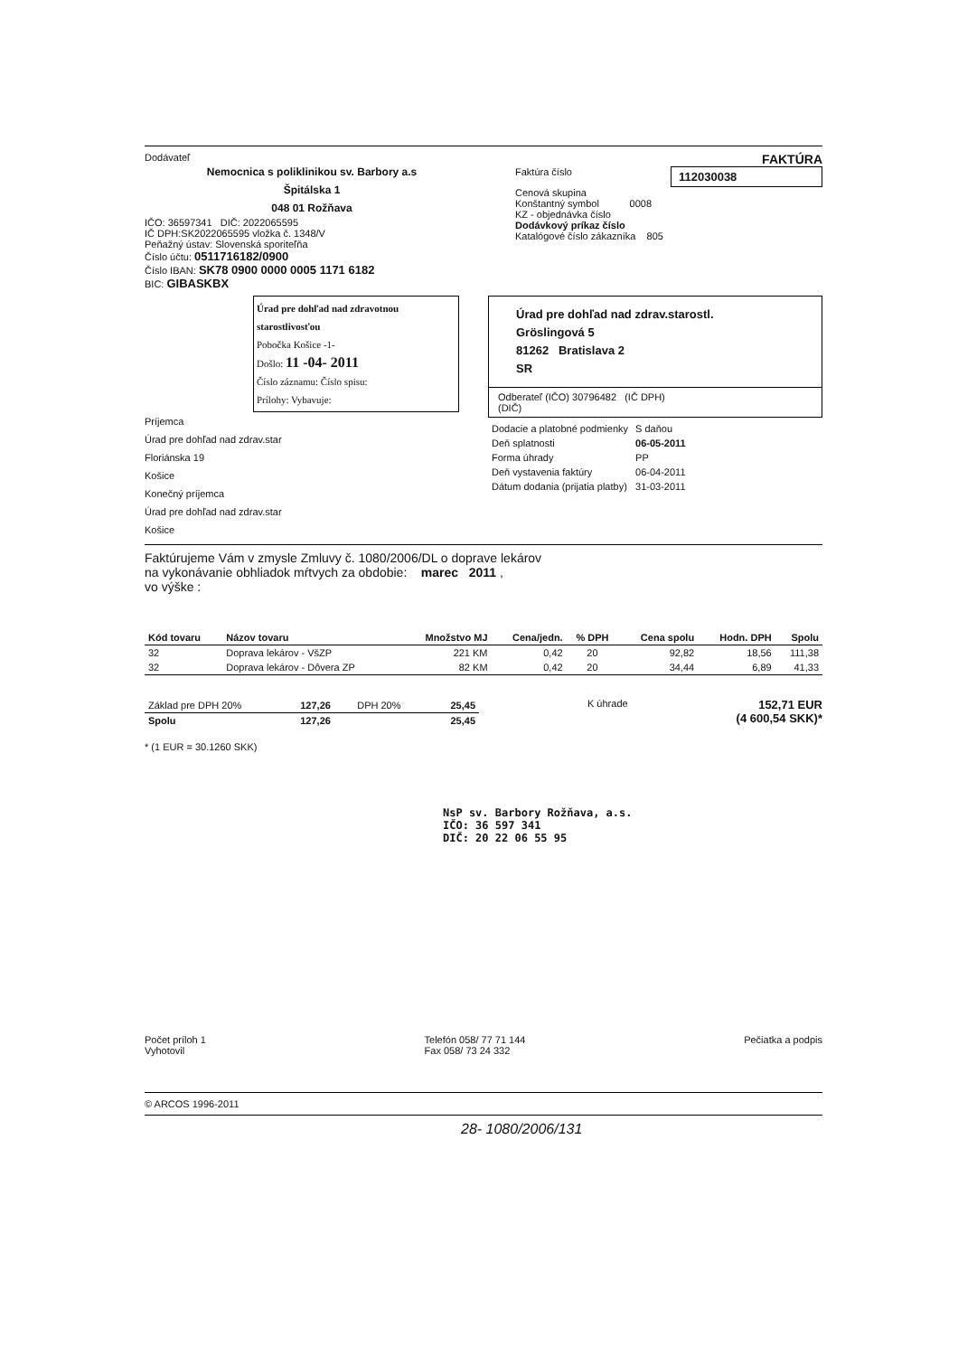Dodávateľ
Nemocnica s poliklinikou sv. Barbory a.s
Špitálska 1
048 01 Rožňava
IČO: 36597341 DIČ: 2022065595
IČ DPH:SK2022065595 vložka č. 1348/V
Peňažný ústav: Slovenská sporiteľňa
Číslo účtu: 0511716182/0900
Číslo IBAN: SK78 0900 0000 0005 1171 6182
BIC: GIBASKBX
FAKTÚRA
Faktúra číslo 112030038
Cenová skupina
Konštantný symbol 0008
KZ - objednávka číslo
Dodávkový príkaz číslo
Katalógové číslo zákazníka 805
Úrad pre dohľad nad zdravotnou starostlivosťou
Pobočka Košice -1-
Došlo: 11 -04- 2011
Číslo záznamu: Číslo spisu:
Prílohy: Vybavuje:
Príjemca
Úrad pre dohľad nad zdrav.star
Floriánska 19
Košice
Konečný príjemca
Úrad pre dohľad nad zdrav.star
Košice
Úrad pre dohľad nad zdrav.starostl.
Gröslingová 5
81262 Bratislava 2
SR
Odberateľ (IČO) 30796482 (IČ DPH)
(DIČ)
| Dodacie a platobné podmienky | S daňou |
| Deň splatnosti | 06-05-2011 |
| Forma úhrady | PP |
| Deň vystavenia faktúry | 06-04-2011 |
| Dátum dodania (prijatia platby) | 31-03-2011 |
Faktúrujeme Vám v zmysle Zmluvy č. 1080/2006/DL o doprave lekárov
na vykonávanie obhliadok mŕtvych za obdobie: marec 2011 ,
vo výške :
| Kód tovaru | Názov tovaru | Množstvo MJ | Cena/jedn. | % DPH | Cena spolu | Hodn. DPH | Spolu |
| --- | --- | --- | --- | --- | --- | --- | --- |
| 32 | Doprava lekárov - VšZP | 221 KM | 0,42 | 20 | 92,82 | 18,56 | 111,38 |
| 32 | Doprava lekárov - Dôvera ZP | 82 KM | 0,42 | 20 | 34,44 | 6,89 | 41,33 |
| Základ pre DPH 20% | 127,26 | DPH 20% | 25,45 |
| Spolu | 127,26 | | 25,45 |
K úhrade
152,71 EUR
(4 600,54 SKK)*
* (1 EUR = 30.1260 SKK)
NsP sv. Barbory Rožňava, a.s.
IČO: 36 597 341
DIČ: 20 22 06 55 95
Počet príloh 1
Vyhotovil
Telefón 058/ 77 71 144
Fax 058/ 73 24 332
Pečiatka a podpis
© ARCOS 1996-2011
28- 1080/2006/131